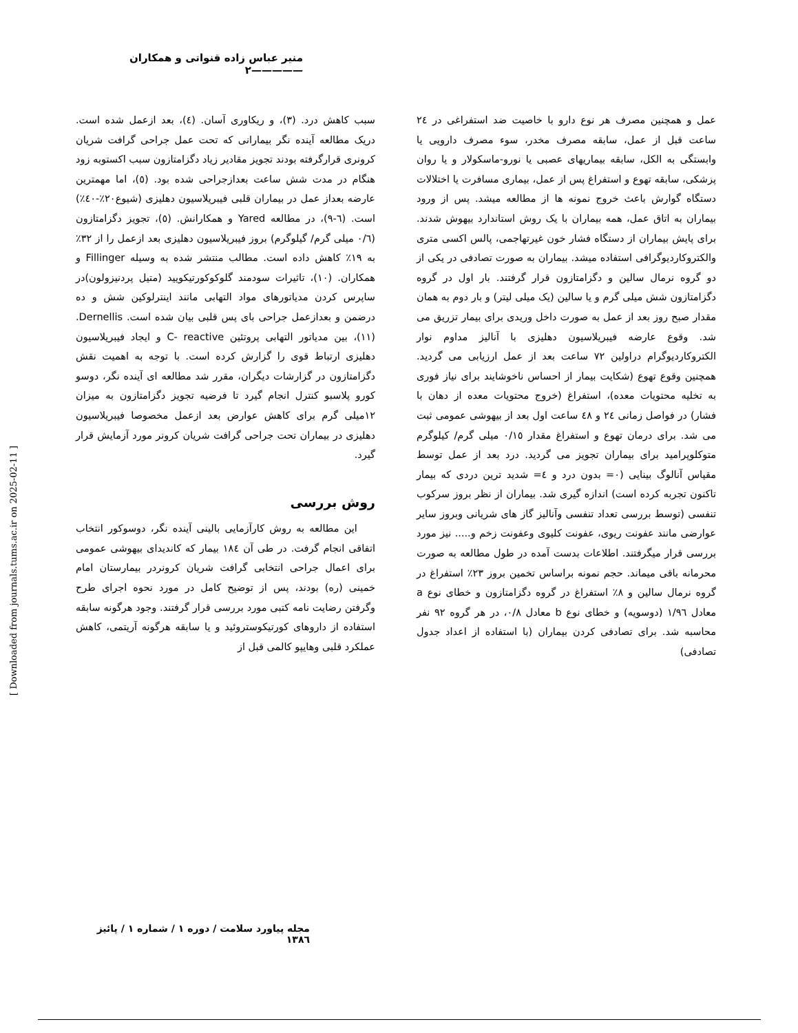منیر عباس زاده قنواتی و همکاران—————٢
سبب کاهش درد. (٣)، و ریکاوری آسان. (٤)، بعد ازعمل شده است. دریک مطالعه آینده نگر بیمارانی که تحت عمل جراحی گرافت شریان کرونری قرارگرفته بودند تجویز مقادیر زیاد دگزامتازون سبب اکستوبه زود هنگام در مدت شش ساعت بعدازجراحی شده بود. (٥)، اما مهمترین عارضه بعداز عمل در بیماران قلبی فیبریلاسیون دهلیزی (شیوع٢٠٪-٤٠٪) است. (٦-٩)، در مطالعه Yared و همکارانش. (٥)، تجویز دگزامتازون (٠/٦ میلی گرم/ گیلوگرم) بروز فیبریلاسیون دهلیزی بعد ازعمل را از ٣٢٪ به ١٩٪ کاهش داده است. مطالب منتشر شده به وسیله Fillinger و همکاران. (١٠)، تاثیرات سودمند گلوکوکورتیکویید (متیل پردنیزولون)در ساپرس کردن مدیاتورهای مواد التهابی مانند اینترلوکین شش و ده درضمن و بعدازعمل جراحی بای پس قلبی بیان شده است. Dernellis. (١١)، بین مدیاتور التهابی پروتئین C- reactive و ایجاد فیبریلاسیون دهلیزی ارتباط قوی را گزارش کرده است. با توجه به اهمیت نقش دگزامتازون در گزارشات دیگران، مقرر شد مطالعه ای آینده نگر، دوسو کورو پلاسبو کنترل انجام گیرد تا فرضیه تجویز دگزامتازون به میزان ١٢میلی گرم برای کاهش عوارض بعد ازعمل مخصوصا فیبریلاسیون دهلیزی در بیماران تحت جراحی گرافت شریان کرونر مورد آزمایش قرار گیرد.
روش بررسی
این مطالعه به روش کارآزمایی بالینی آینده نگر، دوسوکور انتخاب اتفاقی انجام گرفت. در طی آن ١٨٤ بیمار که کاندیدای بیهوشی عمومی برای اعمال جراحی انتخابی گرافت شریان کرونردر بیمارستان امام خمینی (ره) بودند، پس از توضیح کامل در مورد نحوه اجرای طرح وگرفتن رضایت نامه کتبی مورد بررسی قرار گرفتند. وجود هرگونه سابقه استفاده از داروهای کورتیکوستروئید و یا سابقه هرگونه آریتمی، کاهش عملکرد قلبی وهایپو کالمی قبل از
عمل و همچنین مصرف هر نوع دارو با خاصیت ضد استفراغی در ٢٤ ساعت قبل از عمل، سابقه مصرف مخدر، سوء مصرف دارویی یا وابستگی به الکل، سابقه بیماریهای عصبی یا نورو-ماسکولار و یا روان پزشکی، سابقه تهوع و استفراغ پس از عمل، بیماری مسافرت یا اختلالات دستگاه گوارش باعث خروج نمونه ها از مطالعه میشد. پس از ورود بیماران به اتاق عمل، همه بیماران با یک روش استاندارد بیهوش شدند. برای پایش بیماران از دستگاه فشار خون غیرتهاجمی، پالس اکسی متری والکتروکاردیوگرافی استفاده میشد. بیماران به صورت تصادفی در یکی از دو گروه نرمال سالین و دگزامتازون قرار گرفتند. بار اول در گروه دگزامتازون شش میلی گرم و یا سالین (یک میلی لیتر) و بار دوم به همان مقدار صبح روز بعد از عمل به صورت داخل وریدی برای بیمار تزریق می شد. وقوع عارضه فیبریلاسیون دهلیزی با آنالیز مداوم نوار الکتروکاردیوگرام دراولین ٧٢ ساعت بعد از عمل ارزیابی می گردید. همچنین وقوع تهوع (شکایت بیمار از احساس ناخوشایند برای نیاز فوری به تخلیه محتویات معده)، استفراغ (خروج محتویات معده از دهان با فشار) در فواصل زمانی ٢٤ و ٤٨ ساعت اول بعد از بیهوشی عمومی ثبت می شد. برای درمان تهوع و استفراغ مقدار ٠/١٥ میلی گرم/ کیلوگرم متوکلوپرامید برای بیماران تجویز می گردید. درد بعد از عمل توسط مقیاس آنالوگ بینایی (٠= بدون درد و ٤= شدید ترین دردی که بیمار تاکنون تجربه کرده است) اندازه گیری شد. بیماران از نظر بروز سرکوب تنفسی (توسط بررسی تعداد تنفسی وآنالیز گاز های شریانی وبروز سایر عوارضی مانند عفونت ریوی، عفونت کلیوی وعفونت زخم و..... نیز مورد بررسی قرار میگرفتند. اطلاعات بدست آمده در طول مطالعه به صورت محرمانه باقی میماند. حجم نمونه براساس تخمین بروز ٢٣٪ استفراغ در گروه نرمال سالین و ٨٪ استفراغ در گروه دگزامتازون و خطای نوع a معادل ١/٩٦ (دوسویه) و خطای نوع b معادل ٠/٨، در هر گروه ٩٢ نفر محاسبه شد. برای تصادفی کردن بیماران (با استفاده از اعداد جدول تصادفی)
[ Downloaded from journals.tums.ac.ir on 2025-02-11 ]
مجله پیاورد سلامت / دوره ١ / شماره ١ / پائیز ١٣٨٦